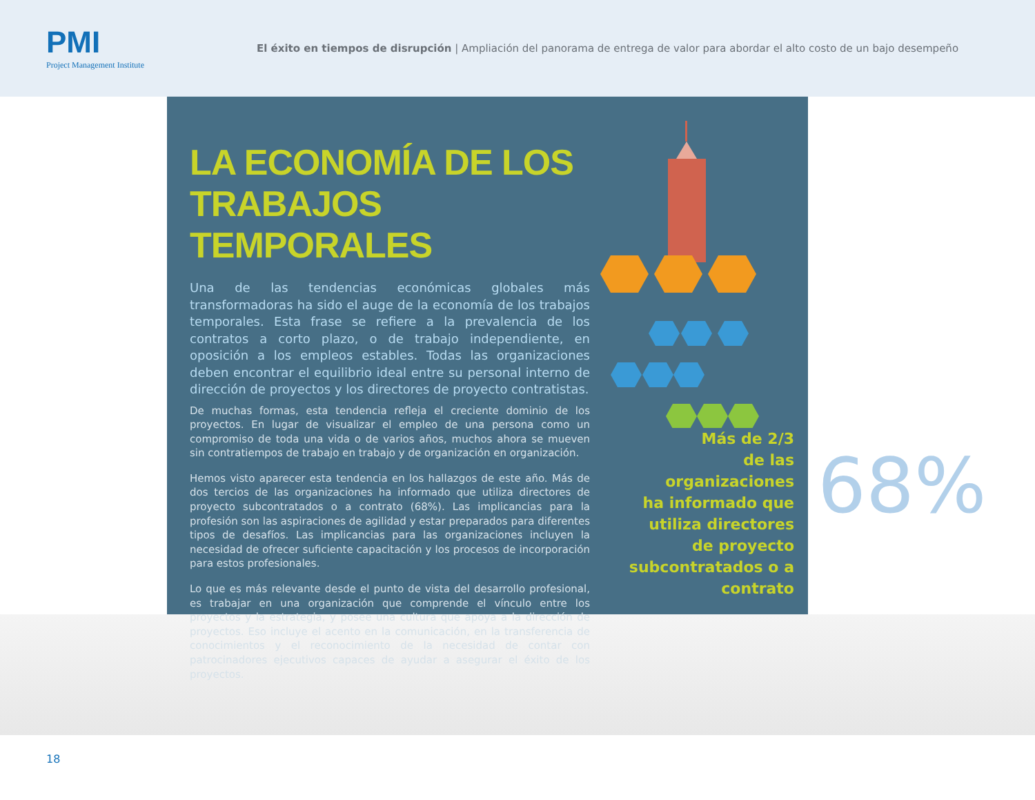PMI
Project Management Institute
El éxito en tiempos de disrupción | Ampliación del panorama de entrega de valor para abordar el alto costo de un bajo desempeño
LA ECONOMÍA DE LOS TRABAJOS TEMPORALES
Una de las tendencias económicas globales más transformadoras ha sido el auge de la economía de los trabajos temporales. Esta frase se refiere a la prevalencia de los contratos a corto plazo, o de trabajo independiente, en oposición a los empleos estables. Todas las organizaciones deben encontrar el equilibrio ideal entre su personal interno de dirección de proyectos y los directores de proyecto contratistas.
De muchas formas, esta tendencia refleja el creciente dominio de los proyectos. En lugar de visualizar el empleo de una persona como un compromiso de toda una vida o de varios años, muchos ahora se mueven sin contratiempos de trabajo en trabajo y de organización en organización.
Hemos visto aparecer esta tendencia en los hallazgos de este año. Más de dos tercios de las organizaciones ha informado que utiliza directores de proyecto subcontratados o a contrato (68%). Las implicancias para la profesión son las aspiraciones de agilidad y estar preparados para diferentes tipos de desafíos. Las implicancias para las organizaciones incluyen la necesidad de ofrecer suficiente capacitación y los procesos de incorporación para estos profesionales.
Lo que es más relevante desde el punto de vista del desarrollo profesional, es trabajar en una organización que comprende el vínculo entre los proyectos y la estrategia, y posee una cultura que apoya a la dirección de proyectos. Eso incluye el acento en la comunicación, en la transferencia de conocimientos y el reconocimiento de la necesidad de contar con patrocinadores ejecutivos capaces de ayudar a asegurar el éxito de los proyectos.
Más de 2/3
de las
organizaciones
ha informado que
utiliza directores
de proyecto
subcontratados o a
contrato
68%
18